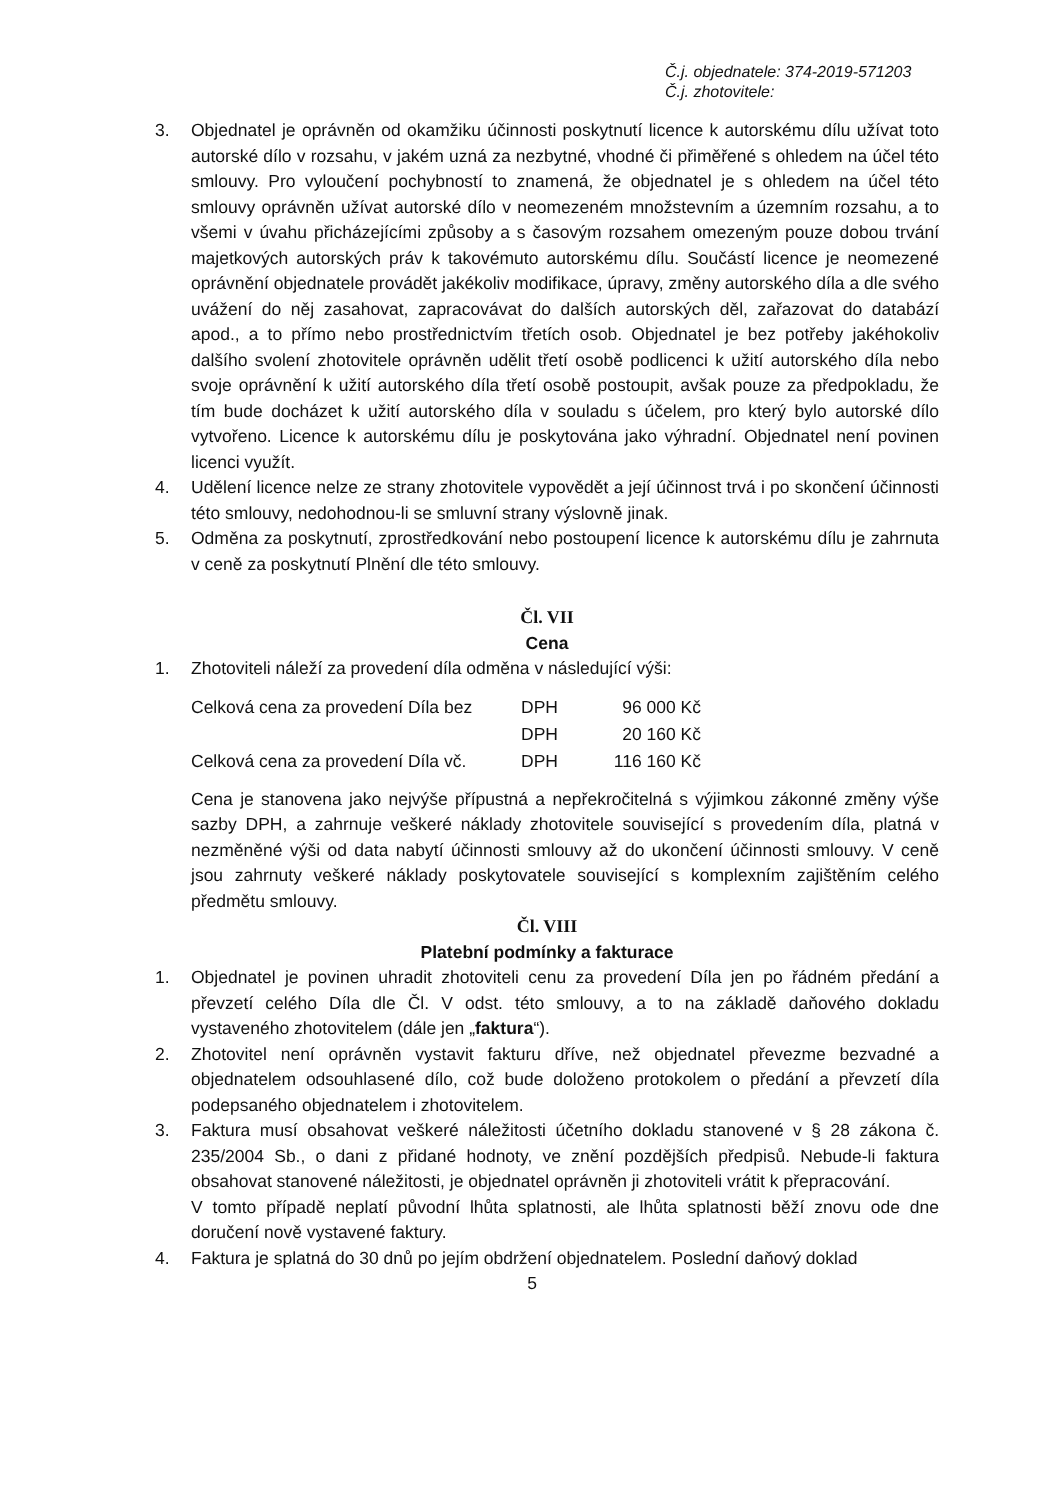Č.j. objednatele: 374-2019-571203
Č.j. zhotovitele:
3. Objednatel je oprávněn od okamžiku účinnosti poskytnutí licence k autorskému dílu užívat toto autorské dílo v rozsahu, v jakém uzná za nezbytné, vhodné či přiměřené s ohledem na účel této smlouvy. Pro vyloučení pochybností to znamená, že objednatel je s ohledem na účel této smlouvy oprávněn užívat autorské dílo v neomezeném množstevním a územním rozsahu, a to všemi v úvahu přicházejícími způsoby a s časovým rozsahem omezeným pouze dobou trvání majetkových autorských práv k takovémuto autorskému dílu. Součástí licence je neomezené oprávnění objednatele provádět jakékoliv modifikace, úpravy, změny autorského díla a dle svého uvážení do něj zasahovat, zapracovávat do dalších autorských děl, zařazovat do databází apod., a to přímo nebo prostřednictvím třetích osob. Objednatel je bez potřeby jakéhokoliv dalšího svolení zhotovitele oprávněn udělit třetí osobě podlicenci k užití autorského díla nebo svoje oprávnění k užití autorského díla třetí osobě postoupit, avšak pouze za předpokladu, že tím bude docházet k užití autorského díla v souladu s účelem, pro který bylo autorské dílo vytvořeno. Licence k autorskému dílu je poskytována jako výhradní. Objednatel není povinen licenci využít.
4. Udělení licence nelze ze strany zhotovitele vypovědět a její účinnost trvá i po skončení účinnosti této smlouvy, nedohodnou-li se smluvní strany výslovně jinak.
5. Odměna za poskytnutí, zprostředkování nebo postoupení licence k autorskému dílu je zahrnuta v ceně za poskytnutí Plnění dle této smlouvy.
Čl. VII
Cena
1. Zhotoviteli náleží za provedení díla odměna v následující výši:
| Celková cena za provedení Díla bez | DPH | 96 000 Kč |
| | DPH | 20 160 Kč |
| Celková cena za provedení Díla vč. | DPH | 116 160 Kč |
Cena je stanovena jako nejvýše přípustná a nepřekročitelná s výjimkou zákonné změny výše sazby DPH, a zahrnuje veškeré náklady zhotovitele související s provedením díla, platná v nezměněné výši od data nabytí účinnosti smlouvy až do ukončení účinnosti smlouvy. V ceně jsou zahrnuty veškeré náklady poskytovatele související s komplexním zajištěním celého předmětu smlouvy.
Čl. VIII
Platební podmínky a fakturace
1. Objednatel je povinen uhradit zhotoviteli cenu za provedení Díla jen po řádném předání a převzetí celého Díla dle Čl. V odst. této smlouvy, a to na základě daňového dokladu vystaveného zhotovitelem (dále jen „faktura“).
2. Zhotovitel není oprávněn vystavit fakturu dříve, než objednatel převezme bezvadné a objednatelem odsouhlasené dílo, což bude doloženo protokolem o předání a převzetí díla podepsaného objednatelem i zhotovitelem.
3. Faktura musí obsahovat veškeré náležitosti účetního dokladu stanovené v § 28 zákona č. 235/2004 Sb., o dani z přidané hodnoty, ve znění pozdějších předpisů. Nebude-li faktura obsahovat stanovené náležitosti, je objednatel oprávněn ji zhotoviteli vrátit k přepracování.
V tomto případě neplatí původní lhůta splatnosti, ale lhůta splatnosti běží znovu ode dne doručení nově vystavené faktury.
4. Faktura je splatná do 30 dnů po jejím obdržení objednatelem. Poslední daňový doklad
5